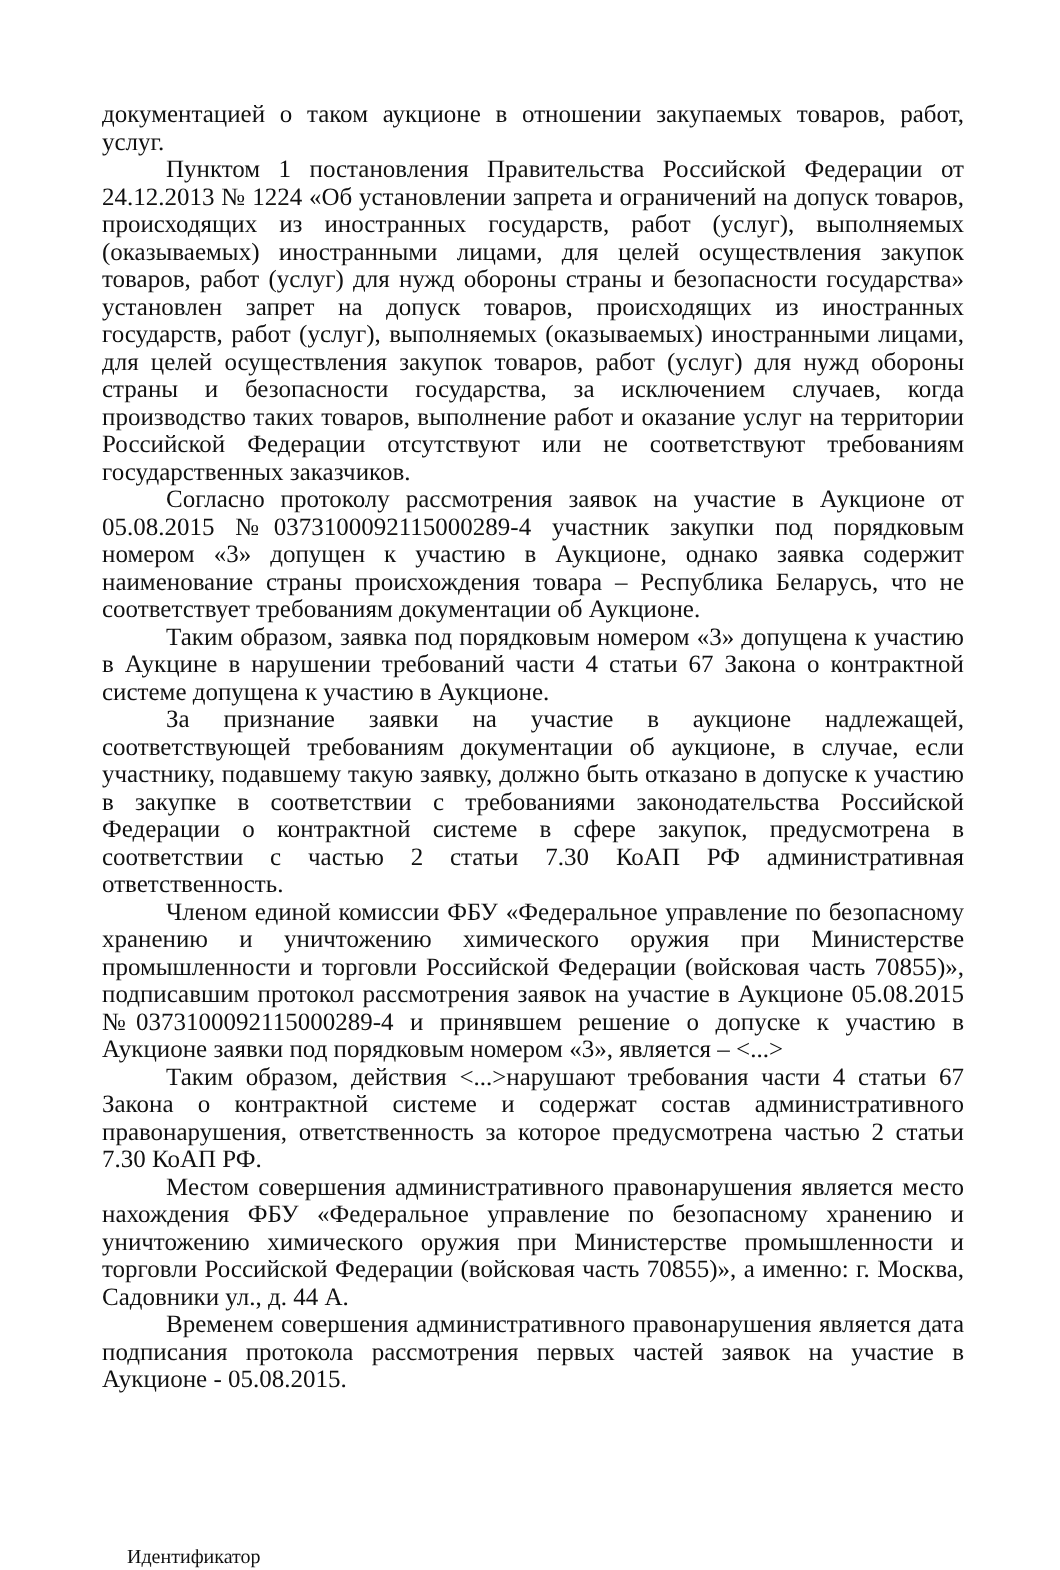документацией о таком аукционе в отношении закупаемых товаров, работ, услуг.
Пунктом 1 постановления Правительства Российской Федерации от 24.12.2013 № 1224 «Об установлении запрета и ограничений на допуск товаров, происходящих из иностранных государств, работ (услуг), выполняемых (оказываемых) иностранными лицами, для целей осуществления закупок товаров, работ (услуг) для нужд обороны страны и безопасности государства» установлен запрет на допуск товаров, происходящих из иностранных государств, работ (услуг), выполняемых (оказываемых) иностранными лицами, для целей осуществления закупок товаров, работ (услуг) для нужд обороны страны и безопасности государства, за исключением случаев, когда производство таких товаров, выполнение работ и оказание услуг на территории Российской Федерации отсутствуют или не соответствуют требованиям государственных заказчиков.
Согласно протоколу рассмотрения заявок на участие в Аукционе от 05.08.2015 №0373100092115000289-4 участник закупки под порядковым номером «3» допущен к участию в Аукционе, однако заявка содержит наименование страны происхождения товара – Республика Беларусь, что не соответствует требованиям документации об Аукционе.
Таким образом, заявка под порядковым номером «3» допущена к участию в Аукцине в нарушении требований части 4 статьи 67 Закона о контрактной системе допущена к участию в Аукционе.
За признание заявки на участие в аукционе надлежащей, соответствующей требованиям документации об аукционе, в случае, если участнику, подавшему такую заявку, должно быть отказано в допуске к участию в закупке в соответствии с требованиями законодательства Российской Федерации о контрактной системе в сфере закупок, предусмотрена в соответствии с частью 2 статьи 7.30 КоАП РФ административная ответственность.
Членом единой комиссии ФБУ «Федеральное управление по безопасному хранению и уничтожению химического оружия при Министерстве промышленности и торговли Российской Федерации (войсковая часть 70855)», подписавшим протокол рассмотрения заявок на участие в Аукционе 05.08.2015 №0373100092115000289-4 и принявшем решение о допуске к участию в Аукционе заявки под порядковым номером «3», является – <...>
Таким образом, действия <...>нарушают требования части 4 статьи 67 Закона о контрактной системе и содержат состав административного правонарушения, ответственность за которое предусмотрена частью 2 статьи 7.30 КоАП РФ.
Местом совершения административного правонарушения является место нахождения ФБУ «Федеральное управление по безопасному хранению и уничтожению химического оружия при Министерстве промышленности и торговли Российской Федерации (войсковая часть 70855)», а именно: г. Москва, Садовники ул., д. 44 А.
Временем совершения административного правонарушения является дата подписания протокола рассмотрения первых частей заявок на участие в Аукционе - 05.08.2015.
Идентификатор